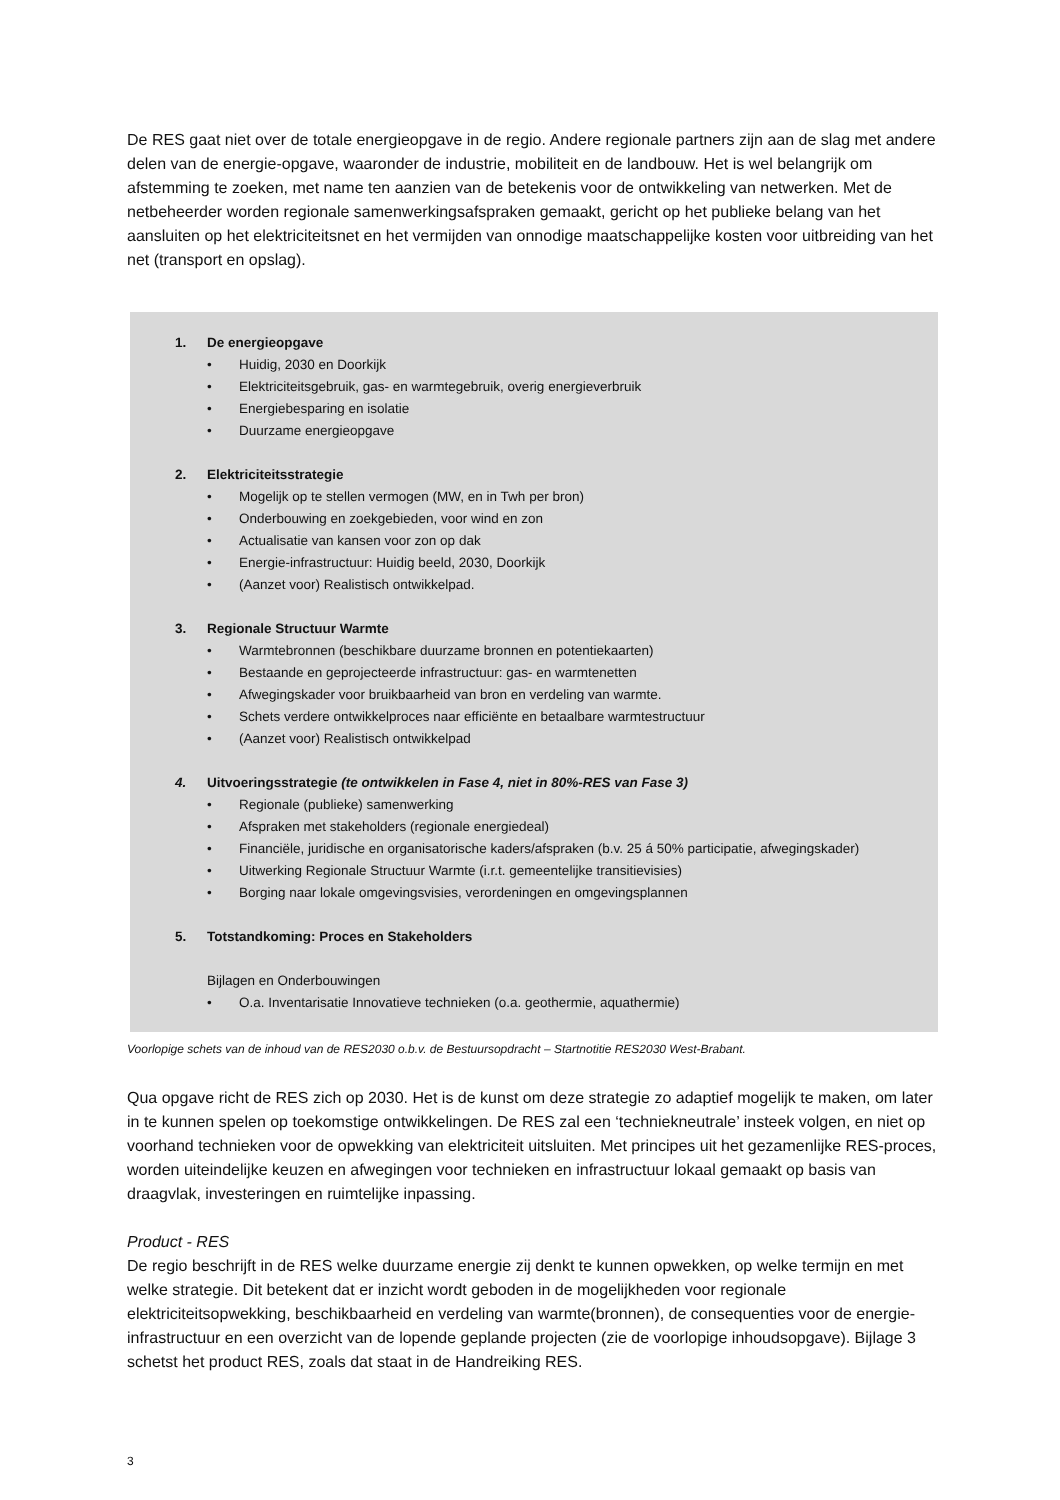De RES gaat niet over de totale energieopgave in de regio. Andere regionale partners zijn aan de slag met andere delen van de energie-opgave, waaronder de industrie, mobiliteit en de landbouw. Het is wel belangrijk om afstemming te zoeken, met name ten aanzien van de betekenis voor de ontwikkeling van netwerken. Met de netbeheerder worden regionale samenwerkingsafspraken gemaakt, gericht op het publieke belang van het aansluiten op het elektriciteitsnet en het vermijden van onnodige maatschappelijke kosten voor uitbreiding van het net (transport en opslag).
1. De energieopgave
• Huidig, 2030 en Doorkijk
• Elektriciteitsgebruik, gas- en warmtegebruik, overig energieverbruik
• Energiebesparing en isolatie
• Duurzame energieopgave
2. Elektriciteitsstrategie
• Mogelijk op te stellen vermogen (MW, en in Twh per bron)
• Onderbouwing en zoekgebieden, voor wind en zon
• Actualisatie van kansen voor zon op dak
• Energie-infrastructuur: Huidig beeld, 2030, Doorkijk
• (Aanzet voor) Realistisch ontwikkelpad.
3. Regionale Structuur Warmte
• Warmtebronnen (beschikbare duurzame bronnen en potentiekaarten)
• Bestaande en geprojecteerde infrastructuur: gas- en warmtenetten
• Afwegingskader voor bruikbaarheid van bron en verdeling van warmte.
• Schets verdere ontwikkelproces naar efficiënte en betaalbare warmtestructuur
• (Aanzet voor) Realistisch ontwikkelpad
4. Uitvoeringsstrategie (te ontwikkelen in Fase 4, niet in 80%-RES van Fase 3)
• Regionale (publieke) samenwerking
• Afspraken met stakeholders (regionale energiedeal)
• Financiële, juridische en organisatorische kaders/afspraken (b.v. 25 á 50% participatie, afwegingskader)
• Uitwerking Regionale Structuur Warmte (i.r.t. gemeentelijke transitievisies)
• Borging naar lokale omgevingsvisies, verordeningen en omgevingsplannen
5. Totstandkoming: Proces en Stakeholders
Bijlagen en Onderbouwingen
• O.a. Inventarisatie Innovatieve technieken (o.a. geothermie, aquathermie)
Voorlopige schets van de inhoud van de RES2030 o.b.v. de Bestuursopdracht – Startnotitie RES2030 West-Brabant.
Qua opgave richt de RES zich op 2030. Het is de kunst om deze strategie zo adaptief mogelijk te maken, om later in te kunnen spelen op toekomstige ontwikkelingen. De RES zal een ‘techniekneutrale’ insteek volgen, en niet op voorhand technieken voor de opwekking van elektriciteit uitsluiten. Met principes uit het gezamenlijke RES-proces, worden uiteindelijke keuzen en afwegingen voor technieken en infrastructuur lokaal gemaakt op basis van draagvlak, investeringen en ruimtelijke inpassing.
Product - RES
De regio beschrijft in de RES welke duurzame energie zij denkt te kunnen opwekken, op welke termijn en met welke strategie. Dit betekent dat er inzicht wordt geboden in de mogelijkheden voor regionale elektriciteitsopwekking, beschikbaarheid en verdeling van warmte(bronnen), de consequenties voor de energie-infrastructuur en een overzicht van de lopende geplande projecten (zie de voorlopige inhoudsopgave). Bijlage 3 schetst het product RES, zoals dat staat in de Handreiking RES.
3